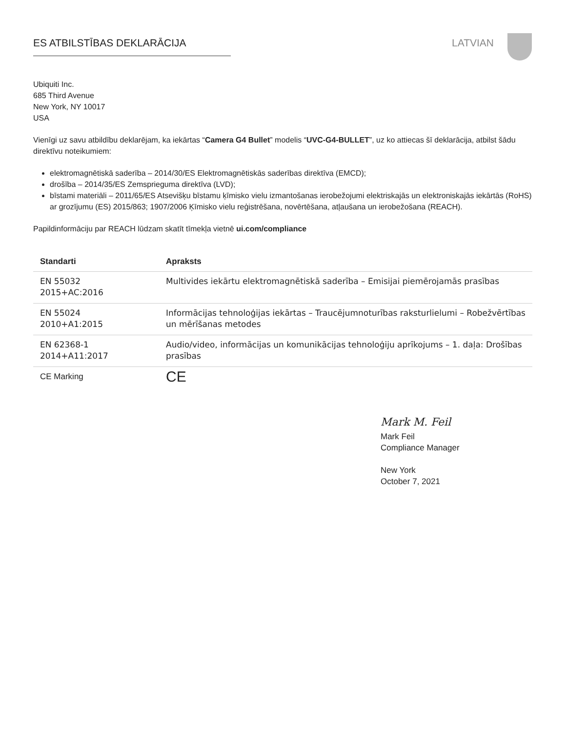ES ATBILSTĪBAS DEKLARĀCIJA LATVIAN
Ubiquiti Inc.
685 Third Avenue
New York, NY 10017
USA
Vienīgi uz savu atbildību deklarējam, ka iekārtas “Camera G4 Bullet” modelis “UVC-G4-BULLET”, uz ko attiecas šī deklarācija, atbilst šādu direktīvu noteikumiem:
elektromagnētiskā saderība – 2014/30/ES Elektromagnētiskās saderības direktīva (EMCD);
drošība – 2014/35/ES Zemsprieguma direktīva (LVD);
bīstami materiāli – 2011/65/ES Atsevišķu bīstamu ķīmisko vielu izmantošanas ierobežojumi elektriskajās un elektroniskajās iekārtās (RoHS) ar grozījumu (ES) 2015/863; 1907/2006 Ķīmisko vielu reģistrēšana, novērtēšana, atļaušana un ierobežošana (REACH).
Papildinformāciju par REACH lūdzam skatīt tīmekļa vietnē ui.com/compliance
| Standarti | Apraksts |
| --- | --- |
| EN 55032 2015+AC:2016 | Multivides iekārtu elektromagnētiskā saderība – Emisijai piemērojamās prasības |
| EN 55024 2010+A1:2015 | Informācijas tehnoloģijas iekārtas – Traucējumnoturības raksturlielumi – Robežvērtības un mērīšanas metodes |
| EN 62368-1 2014+A11:2017 | Audio/video, informācijas un komunikācijas tehnoloģiju aprīkojums – 1. daļa: Drošības prasības |
| CE Marking | CE |
Mark M. Feil
Mark Feil
Compliance Manager
New York
October 7, 2021